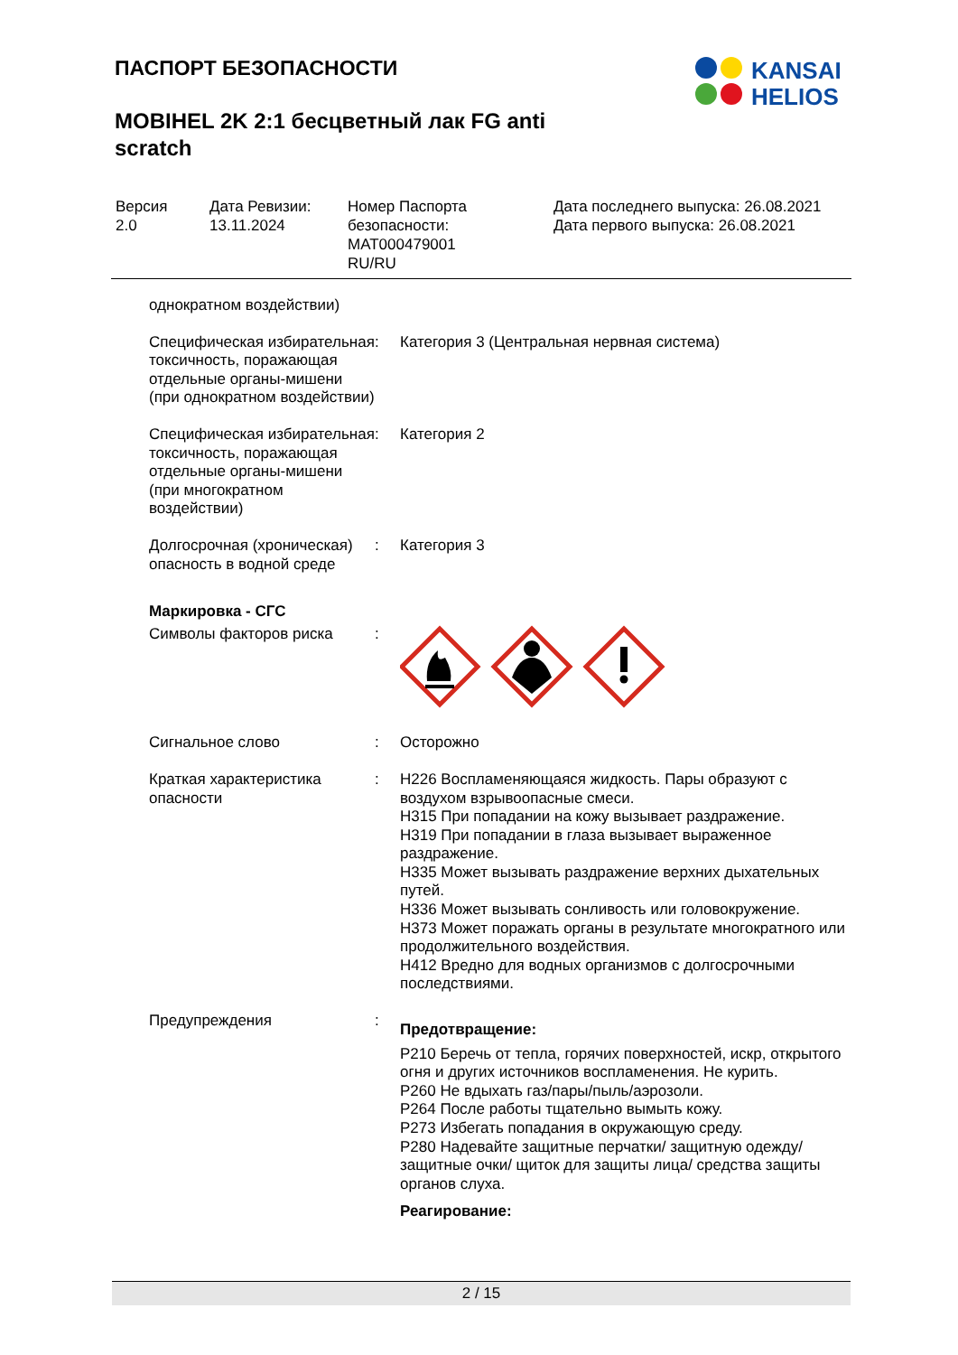ПАСПОРТ БЕЗОПАСНОСТИ
MOBIHEL 2K 2:1 бесцветный лак FG anti
scratch
KANSAI
HELIOS
| Версия 2.0 | Дата Ревизии: 13.11.2024 | Номер Паспорта безопасности: MAT000479001 RU/RU | Дата последнего выпуска: 26.08.2021 Дата первого выпуска: 26.08.2021 |
| однократном воздействии) | | |
| Специфическая избирательная токсичность, поражающая отдельные органы-мишени (при однократном воздействии) | : | Категория 3 (Центральная нервная система) |
| Специфическая избирательная токсичность, поражающая отдельные органы-мишени (при многократном воздействии) | : | Категория 2 |
| Долгосрочная (хроническая) опасность в водной среде | : | Категория 3 |
| Маркировка - СГС | | |
| Символы факторов риска | : | |
| Сигнальное слово | : | Осторожно |
| Краткая характеристика опасности | : | H226 Воспламеняющаяся жидкость. Пары образуют с воздухом взрывоопасные смеси. H315 При попадании на кожу вызывает раздражение. H319 При попадании в глаза вызывает выраженное раздражение. H335 Может вызывать раздражение верхних дыхательных путей. H336 Может вызывать сонливость или головокружение. H373 Может поражать органы в результате многократного или продолжительного воздействия. H412 Вредно для водных организмов с долгосрочными последствиями. |
| Предупреждения | : | Предотвращение: P210 Беречь от тепла, горячих поверхностей, искр, открытого огня и других источников воспламенения. Не курить. P260 Не вдыхать газ/пары/пыль/аэрозоли. P264 После работы тщательно вымыть кожу. P273 Избегать попадания в окружающую среду. P280 Надевайте защитные перчатки/ защитную одежду/ защитные очки/ щиток для защиты лица/ средства защиты органов слуха. Реагирование: |
2 / 15